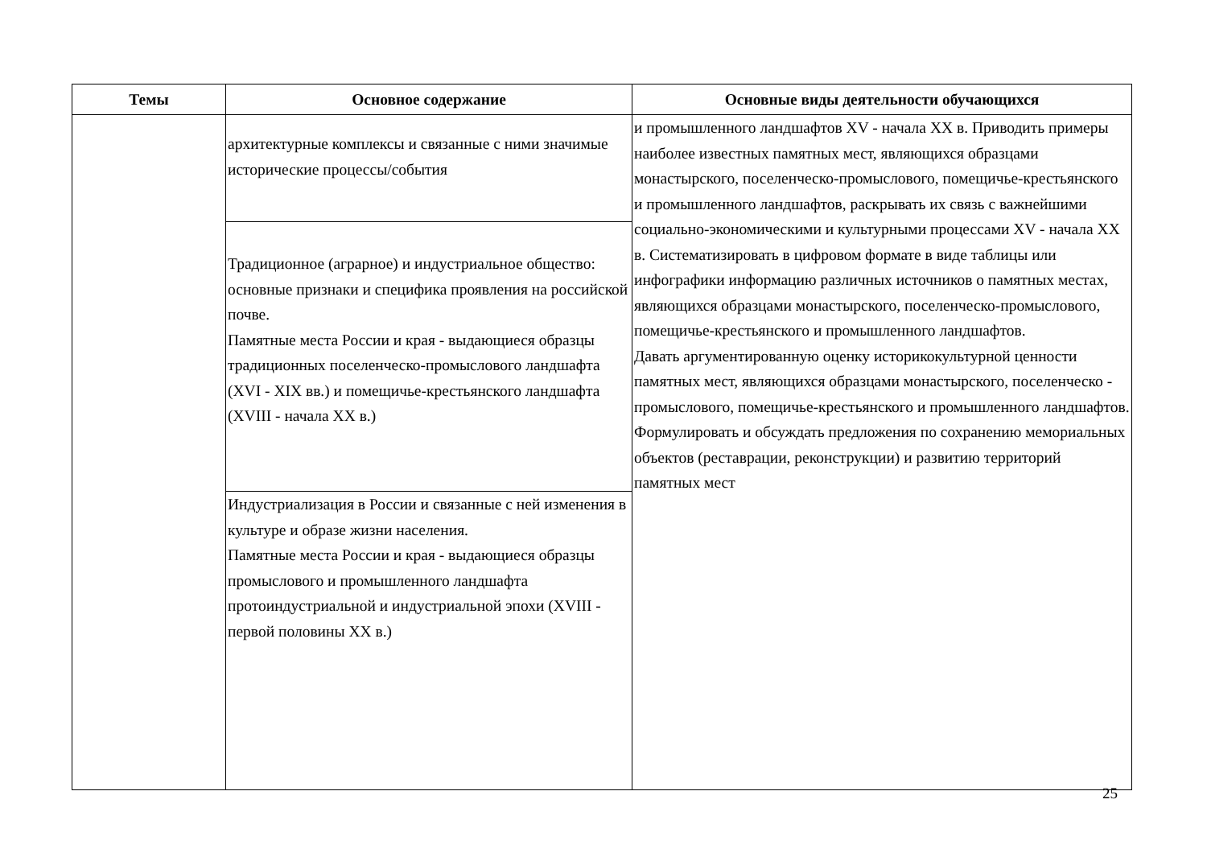| Темы | Основное содержание | Основные виды деятельности обучающихся |
| --- | --- | --- |
| | архитектурные комплексы и связанные с ними значимые исторические процессы/события | и промышленного ландшафтов XV - начала XX в. Приводить примеры наиболее известных памятных мест, являющихся образцами монастырского, поселенческо-промыслового, помещичье-крестьянского и промышленного ландшафтов, раскрывать их связь с важнейшими социально-экономическими и культурными процессами XV - начала XX в. Систематизировать в цифровом формате в виде таблицы или инфографики информацию различных источников о памятных местах, являющихся образцами монастырского, поселенческо-промыслового, помещичье-крестьянского и промышленного ландшафтов. Давать аргументированную оценку историкокультурной ценности памятных мест, являющихся образцами монастырского, поселенческо - промыслового, помещичье-крестьянского и промышленного ландшафтов. Формулировать и обсуждать предложения по сохранению мемориальных объектов (реставрации, реконструкции) и развитию территорий памятных мест |
| | Традиционное (аграрное) и индустриальное общество: основные признаки и специфика проявления на российской почве. Памятные места России и края - выдающиеся образцы традиционных поселенческо-промыслового ландшафта (XVI - XIX вв.) и помещичье-крестьянского ландшафта (XVIII - начала XX в.) | |
| | Индустриализация в России и связанные с ней изменения в культуре и образе жизни населения. Памятные места России и края - выдающиеся образцы промыслового и промышленного ландшафта протоиндустриальной и индустриальной эпохи (XVIII - первой половины XX в.) | |
25